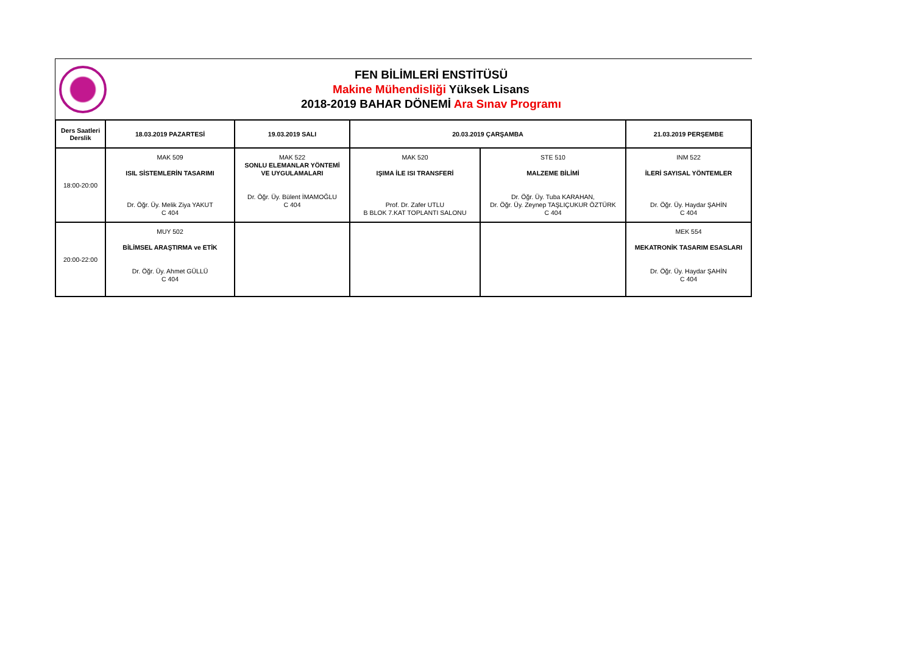FEN BİLİMLERİ ENSTİTÜSÜ
Makine Mühendisliği Yüksek Lisans
2018-2019 BAHAR DÖNEMİ Ara Sınav Programı
| Ders Saatleri Derslik | 18.03.2019 PAZARTESİ | 19.03.2019 SALI | 20.03.2019 ÇARŞAMBA | | 21.03.2019 PERŞEMBE |
| --- | --- | --- | --- | --- | --- |
| 18:00-20:00 | MAK 509 ISIL SİSTEMLERİN TASARIMI Dr. Öğr. Üy. Melik Ziya YAKUT C 404 | MAK 522 SONLU ELEMANLAR YÖNTEMİ VE UYGULAMALARI Dr. Öğr. Üy. Bülent İMAMOĞLU C 404 | MAK 520 IŞIMA İLE ISI TRANSFERİ Prof. Dr. Zafer UTLU B BLOK 7.KAT TOPLANTI SALONU | STE 510 MALZEME BİLİMİ Dr. Öğr. Üy. Tuba KARAHAN, Dr. Öğr. Üy. Zeynep TAŞLIÇUKUR ÖZTÜRK C 404 | INM 522 İLERİ SAYISAL YÖNTEMLER Dr. Öğr. Üy. Haydar ŞAHİN C 404 |
| 20:00-22:00 | MUY 502 BİLİMSEL ARAŞTIRMA ve ETİK Dr. Öğr. Üy. Ahmet GÜLLÜ C 404 | | | | MEK 554 MEKATRONİK TASARIM ESASLARI Dr. Öğr. Üy. Haydar ŞAHİN C 404 |